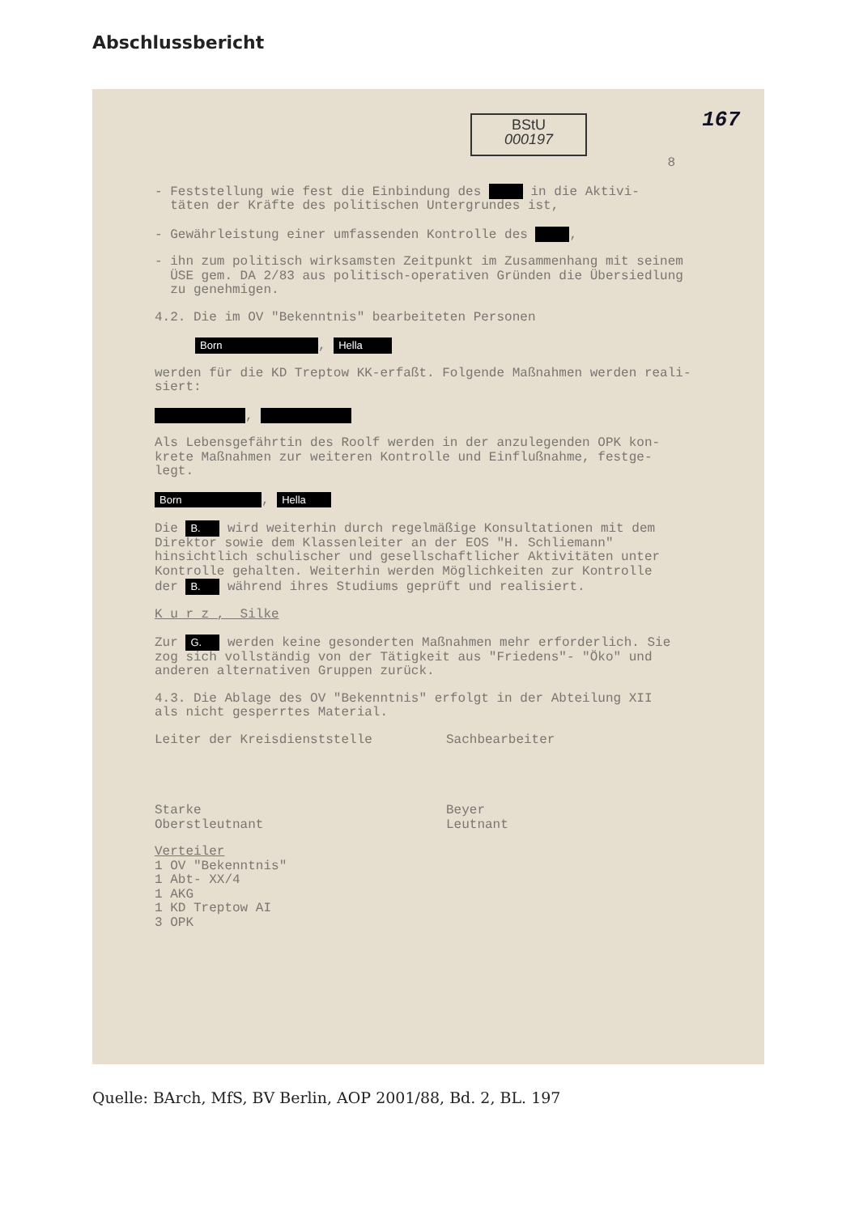Abschlussbericht
167
BStU
000197
8
- Feststellung wie fest die Einbindung des in die Aktivi-
täten der Kräfte des politischen Untergrundes ist,
- Gewährleistung einer umfassenden Kontrolle des ,
- ihn zum politisch wirksamsten Zeitpunkt im Zusammenhang mit seinem
ÜSE gem. DA 2/83 aus politisch-operativen Gründen die Übersiedlung
zu genehmigen.
4.2. Die im OV "Bekenntnis" bearbeiteten Personen
Born, Hella
werden für die KD Treptow KK-erfaßt. Folgende Maßnahmen werden reali-
siert:
,
Als Lebensgefährtin des Roolf werden in der anzulegenden OPK kon-
krete Maßnahmen zur weiteren Kontrolle und Einflußnahme, festge-
legt.
Born, Hella
Die B. wird weiterhin durch regelmäßige Konsultationen mit dem
Direktor sowie dem Klassenleiter an der EOS "H. Schliemann"
hinsichtlich schulischer und gesellschaftlicher Aktivitäten unter
Kontrolle gehalten. Weiterhin werden Möglichkeiten zur Kontrolle
der B. während ihres Studiums geprüft und realisiert.
K u r z , Silke
Zur G. werden keine gesonderten Maßnahmen mehr erforderlich. Sie
zog sich vollständig von der Tätigkeit aus "Friedens"- "Öko" und
anderen alternativen Gruppen zurück.
4.3. Die Ablage des OV "Bekenntnis" erfolgt in der Abteilung XII
als nicht gesperrtes Material.
Leiter der Kreisdienststelle
Starke
Oberstleutnant
Sachbearbeiter
Beyer
Leutnant
Verteiler
1 OV "Bekenntnis"
1 Abt- XX/4
1 AKG
1 KD Treptow AI
3 OPK
Quelle: BArch, MfS, BV Berlin, AOP 2001/88, Bd. 2, BL. 197